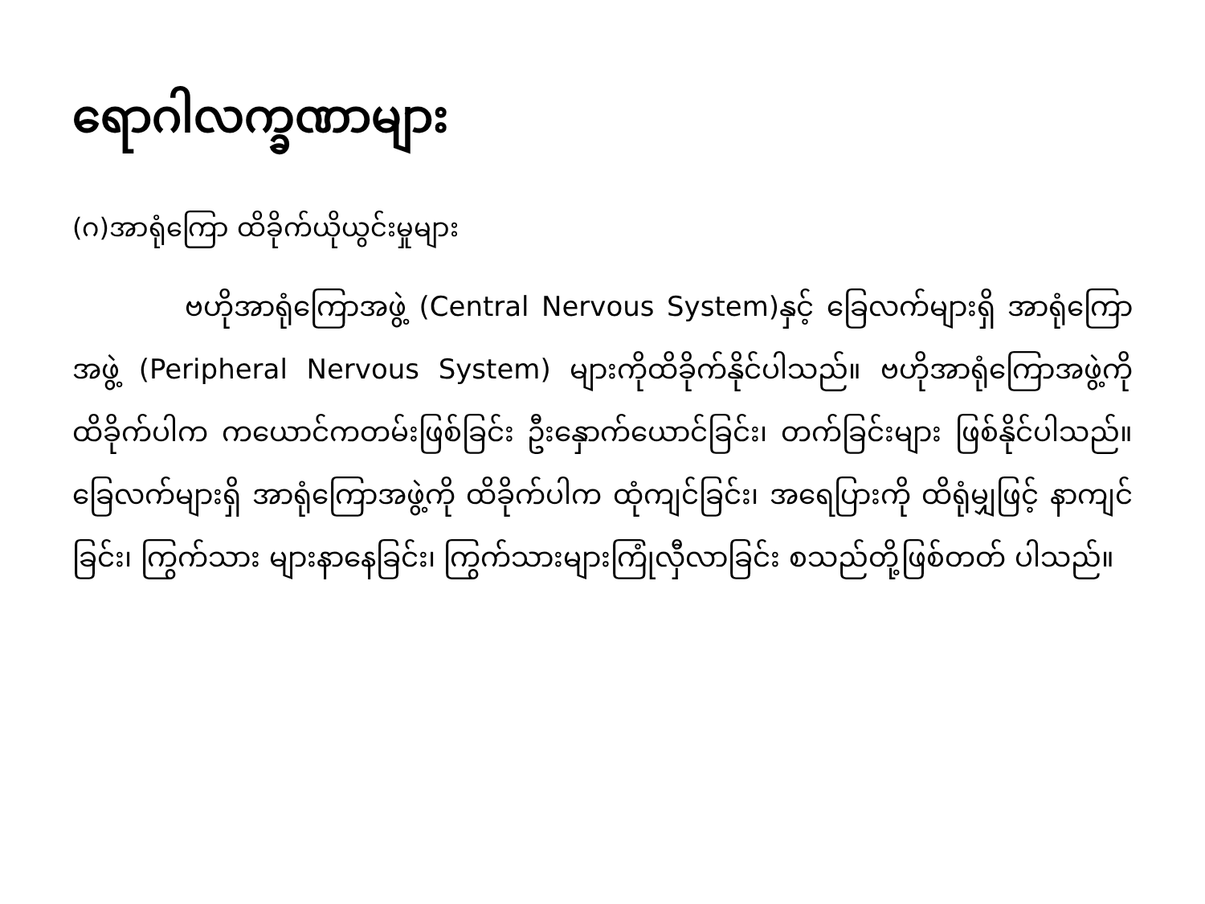ရောဂါလက္ခဏာများ
(ဂ)အာရုံကြော ထိခိုက်ယိုယွင်းမှုများ
ဗဟိုအာရုံကြောအဖွဲ့ (Central Nervous System)နှင့် ခြေလက်များရှိ အာရုံကြောအဖွဲ့ (Peripheral Nervous System) များကိုထိခိုက်နိုင်ပါသည်။ ဗဟိုအာရုံကြောအဖွဲ့ကို ထိခိုက်ပါက ကယောင်ကတမ်းဖြစ်ခြင်း ဦးနှောက်ယောင်ခြင်း၊ တက်ခြင်းများ ဖြစ်နိုင်ပါသည်။ ခြေလက်များရှိ အာရုံကြောအဖွဲ့ကို ထိခိုက်ပါက ထုံကျင်ခြင်း၊ အရေပြားကို ထိရုံမျှဖြင့် နာကျင်ခြင်း၊ ကြွက်သား များနာနေခြင်း၊ ကြွက်သားများကြုံလှီလာခြင်း စသည်တို့ဖြစ်တတ် ပါသည်။